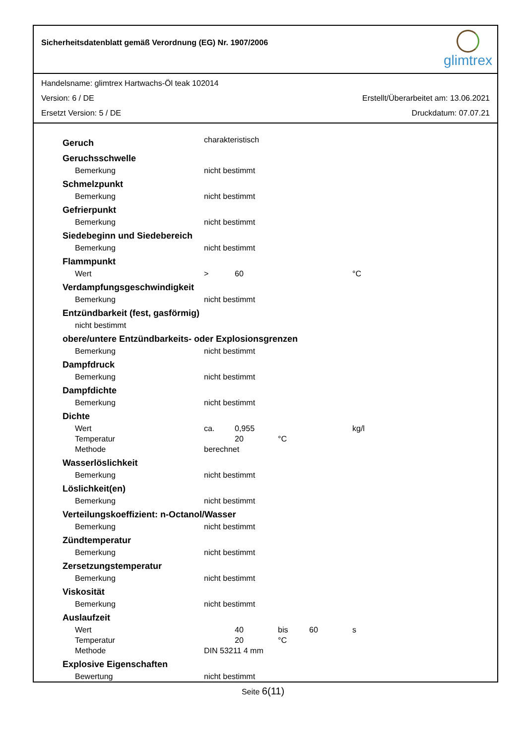Sicherheitsdatenblatt gemäß Verordnung (EG) Nr. 1907/2006
glimtrex
Handelsname: glimtrex Hartwachs-Öl teak 102014
Version: 6 / DE Erstellt/Überarbeitet am: 13.06.2021
Ersetzt Version: 5 / DE Druckdatum: 07.07.21
| Geruch | charakteristisch | | | | |
| Geruchsschwelle | | | | | |
| Bemerkung | nicht bestimmt | | | | |
| Schmelzpunkt | | | | | |
| Bemerkung | nicht bestimmt | | | | |
| Gefrierpunkt | | | | | |
| Bemerkung | nicht bestimmt | | | | |
| Siedebeginn und Siedebereich | | | | | |
| Bemerkung | nicht bestimmt | | | | |
| Flammpunkt | | | | | |
| Wert | > | 60 | | | °C |
| Verdampfungsgeschwindigkeit | | | | | |
| Bemerkung | nicht bestimmt | | | | |
| Entzündbarkeit (fest, gasförmig) | | | | | |
| nicht bestimmt | | | | | |
| obere/untere Entzündbarkeits- oder Explosionsgrenzen | | | | | |
| Bemerkung | nicht bestimmt | | | | |
| Dampfdruck | | | | | |
| Bemerkung | nicht bestimmt | | | | |
| Dampfdichte | | | | | |
| Bemerkung | nicht bestimmt | | | | |
| Dichte | | | | | |
| Wert | ca. | 0,955 | | | kg/l |
| Temperatur | | 20 | °C | | |
| Methode | berechnet | | | | |
| Wasserlöslichkeit | | | | | |
| Bemerkung | nicht bestimmt | | | | |
| Löslichkeit(en) | | | | | |
| Bemerkung | nicht bestimmt | | | | |
| Verteilungskoeffizient: n-Octanol/Wasser | | | | | |
| Bemerkung | nicht bestimmt | | | | |
| Zündtemperatur | | | | | |
| Bemerkung | nicht bestimmt | | | | |
| Zersetzungstemperatur | | | | | |
| Bemerkung | nicht bestimmt | | | | |
| Viskosität | | | | | |
| Bemerkung | nicht bestimmt | | | | |
| Auslaufzeit | | | | | |
| Wert | | 40 | bis | 60 | s |
| Temperatur | | 20 | °C | | |
| Methode | DIN 53211 4 mm | | | | |
| Explosive Eigenschaften | | | | | |
| Bewertung | nicht bestimmt | | | | |
Seite 6(11)